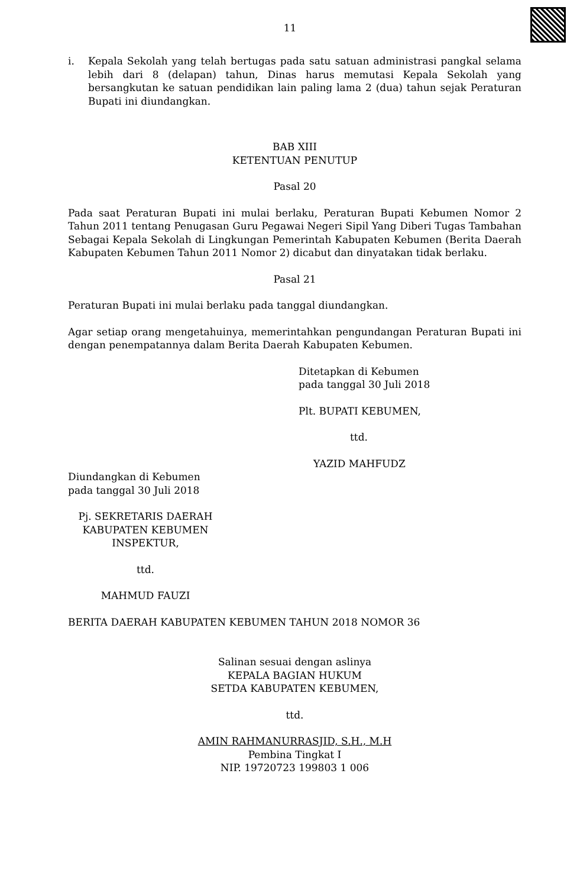11
i. Kepala Sekolah yang telah bertugas pada satu satuan administrasi pangkal selama lebih dari 8 (delapan) tahun, Dinas harus memutasi Kepala Sekolah yang bersangkutan ke satuan pendidikan lain paling lama 2 (dua) tahun sejak Peraturan Bupati ini diundangkan.
BAB XIII
KETENTUAN PENUTUP
Pasal 20
Pada saat Peraturan Bupati ini mulai berlaku, Peraturan Bupati Kebumen Nomor 2 Tahun 2011 tentang Penugasan Guru Pegawai Negeri Sipil Yang Diberi Tugas Tambahan Sebagai Kepala Sekolah di Lingkungan Pemerintah Kabupaten Kebumen (Berita Daerah Kabupaten Kebumen Tahun 2011 Nomor 2) dicabut dan dinyatakan tidak berlaku.
Pasal 21
Peraturan Bupati ini mulai berlaku pada tanggal diundangkan.
Agar setiap orang mengetahuinya, memerintahkan pengundangan Peraturan Bupati ini dengan penempatannya dalam Berita Daerah Kabupaten Kebumen.
Ditetapkan di Kebumen
pada tanggal 30 Juli 2018
Plt. BUPATI KEBUMEN,
ttd.
YAZID MAHFUDZ
Diundangkan di Kebumen
pada tanggal 30 Juli 2018
Pj. SEKRETARIS DAERAH
KABUPATEN KEBUMEN
INSPEKTUR,
ttd.
MAHMUD FAUZI
BERITA DAERAH KABUPATEN KEBUMEN TAHUN 2018 NOMOR 36
Salinan sesuai dengan aslinya
KEPALA BAGIAN HUKUM
SETDA KABUPATEN KEBUMEN,
ttd.
AMIN RAHMANURRASJID, S.H., M.H
Pembina Tingkat I
NIP. 19720723 199803 1 006